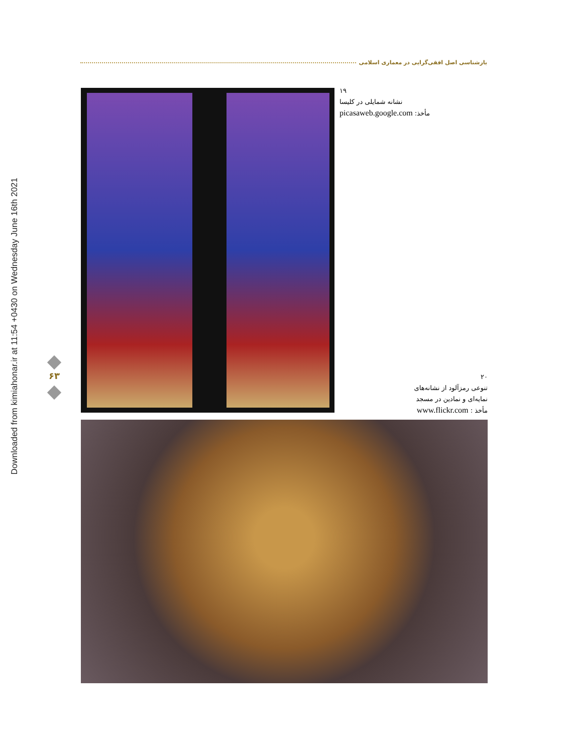Downloaded from kimiahonar.ir at 11:54 +0430 on Wednesday June 16th 2021
بازشناسی اصل افقی‌گرایی در معماری اسلامی
۱۹
نشانه شمایلی در کلیسا
مأخذ: picasaweb.google.com
۶۳
۲۰
تنوعی رمزآلود از نشانه‌های
نمایه‌ای و نمادین در مسجد
مأخذ : www.flickr.com